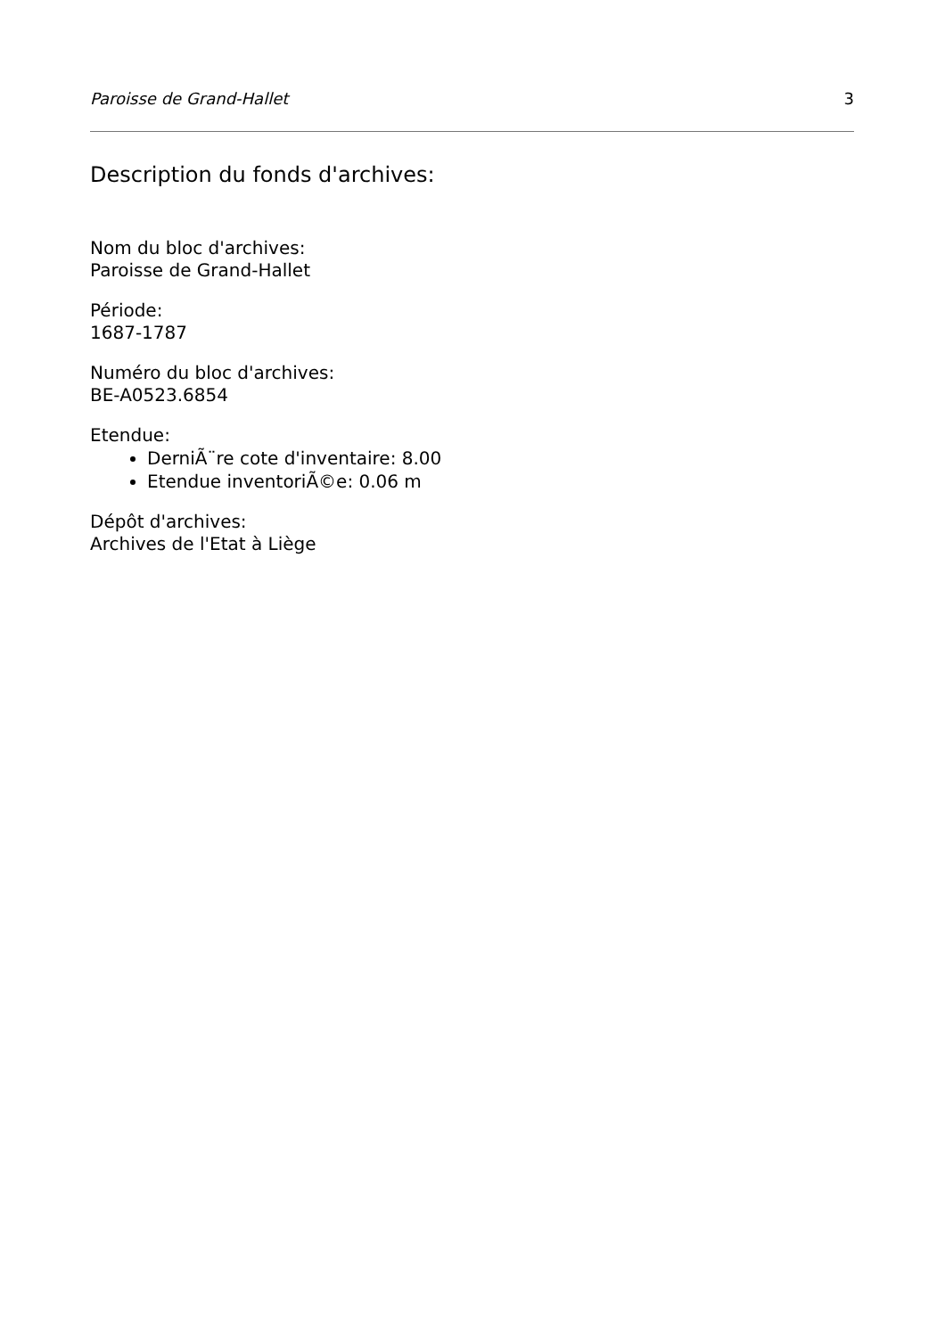Paroisse de Grand-Hallet 3
Description du fonds d'archives:
Nom du bloc d'archives:
Paroisse de Grand-Hallet
Période:
1687-1787
Numéro du bloc d'archives:
BE-A0523.6854
Etendue:
DerniÃ¨re cote d'inventaire: 8.00
Etendue inventoriÃ©e: 0.06 m
Dépôt d'archives:
Archives de l'Etat à Liège